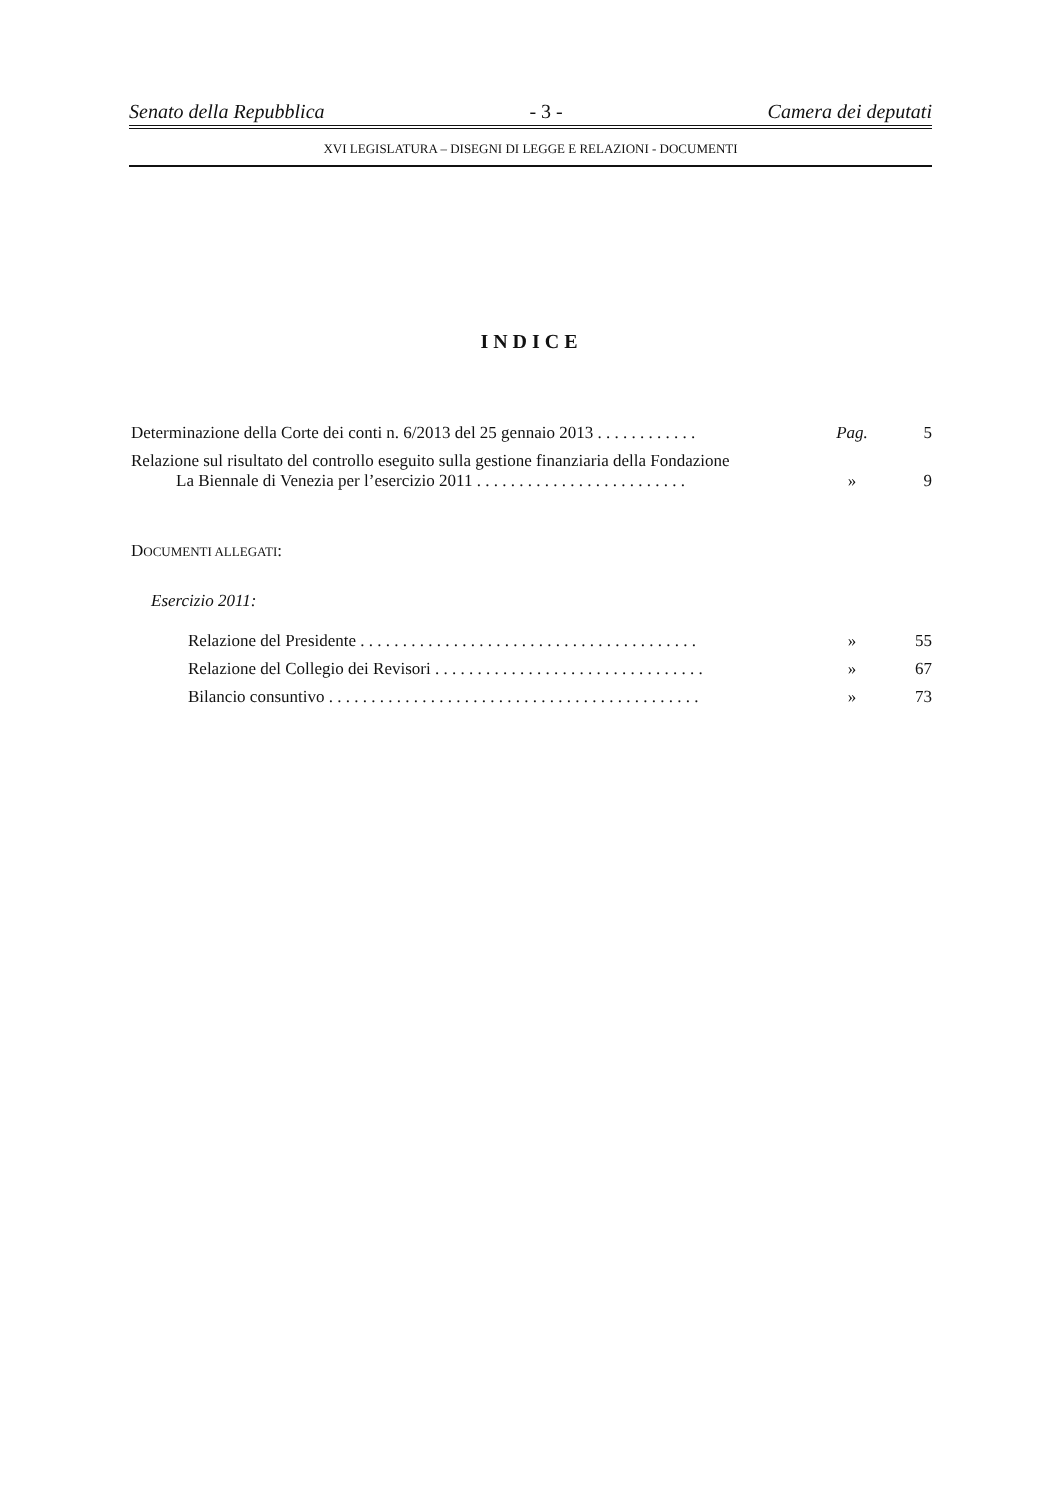Senato della Repubblica - 3 - Camera dei deputati
XVI LEGISLATURA – DISEGNI DI LEGGE E RELAZIONI - DOCUMENTI
INDICE
Determinazione della Corte dei conti n. 6/2013 del 25 gennaio 2013 . . . . . . . . . . . . Pag. 5
Relazione sul risultato del controllo eseguito sulla gestione finanziaria della Fondazione
La Biennale di Venezia per l’esercizio 2011 . . . . . . . . . . . . . . . . . . . . . . . . . » 9
DOCUMENTI ALLEGATI:
Esercizio 2011:
Relazione del Presidente . . . . . . . . . . . . . . . . . . . . . . . . . . . . . . . . . . . . . . . . » 55
Relazione del Collegio dei Revisori . . . . . . . . . . . . . . . . . . . . . . . . . . . . . . . . » 67
Bilancio consuntivo . . . . . . . . . . . . . . . . . . . . . . . . . . . . . . . . . . . . . . . . . . . . » 73